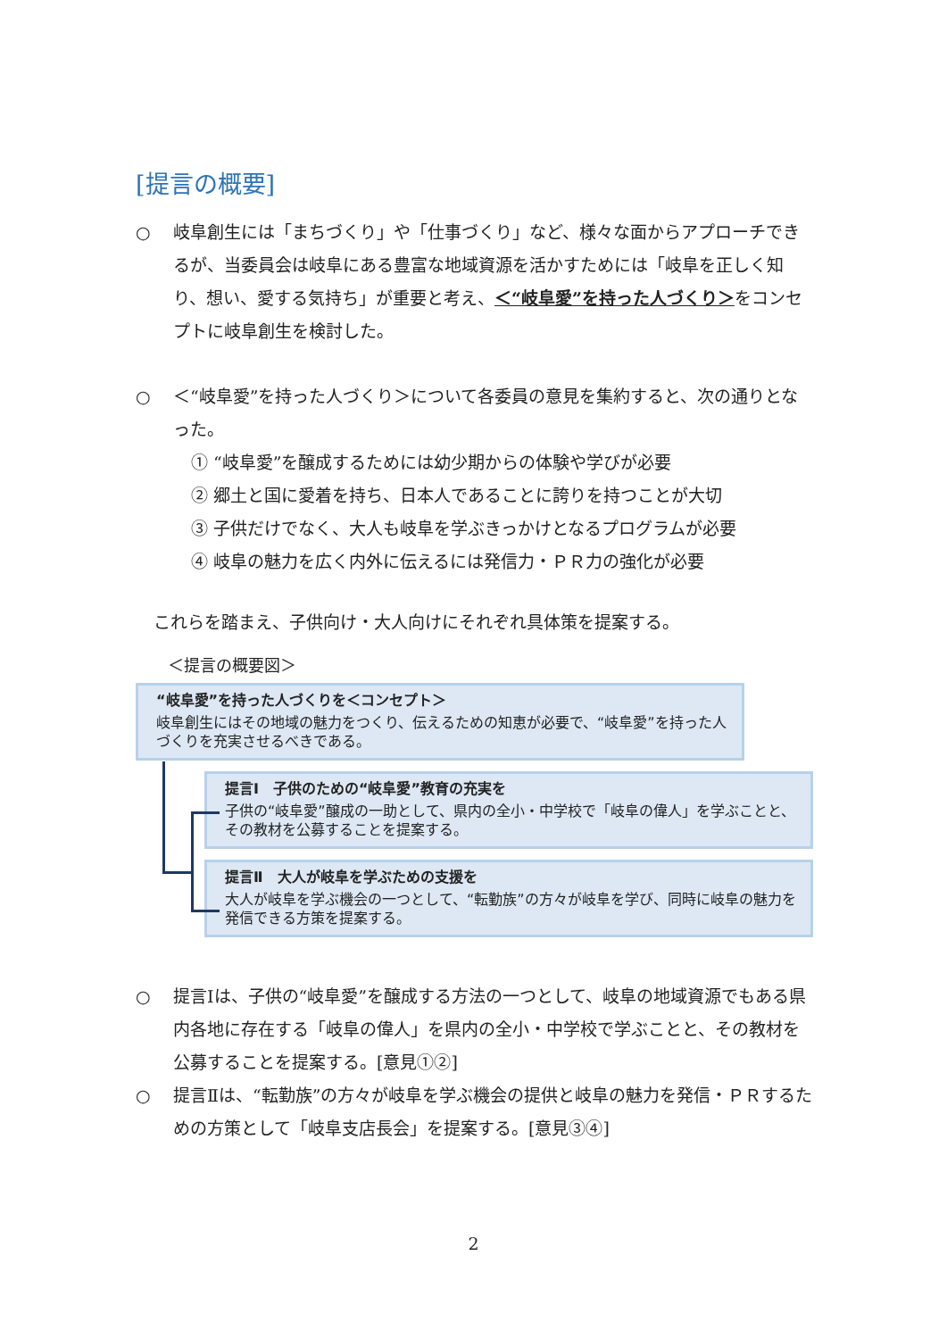[提言の概要]
○ 岐阜創生には「まちづくり」や「仕事づくり」など、様々な面からアプローチできるが、当委員会は岐阜にある豊富な地域資源を活かすためには「岐阜を正しく知り、想い、愛する気持ち」が重要と考え、＜“岐阜愛”を持った人づくり＞をコンセプトに岐阜創生を検討した。
○ ＜“岐阜愛”を持った人づくり＞について各委員の意見を集約すると、次の通りとなった。
① “岐阜愛”を醸成するためには幼少期からの体験や学びが必要
② 郷土と国に愛着を持ち、日本人であることに誇りを持つことが大切
③ 子供だけでなく、大人も岐阜を学ぶきっかけとなるプログラムが必要
④ 岐阜の魅力を広く内外に伝えるには発信力・ＰＲ力の強化が必要
これらを踏まえ、子供向け・大人向けにそれぞれ具体策を提案する。
＜提言の概要図＞
“岐阜愛”を持った人づくりを＜コンセプト＞
岐阜創生にはその地域の魅力をつくり、伝えるための知恵が必要で、“岐阜愛”を持った人づくりを充実させるべきである。
提言Ⅰ　子供のための“岐阜愛”教育の充実を
子供の“岐阜愛”醸成の一助として、県内の全小・中学校で「岐阜の偉人」を学ぶことと、その教材を公募することを提案する。
提言Ⅱ　大人が岐阜を学ぶための支援を
大人が岐阜を学ぶ機会の一つとして、“転勤族”の方々が岐阜を学び、同時に岐阜の魅力を発信できる方策を提案する。
○ 提言Ⅰは、子供の“岐阜愛”を醸成する方法の一つとして、岐阜の地域資源でもある県内各地に存在する「岐阜の偉人」を県内の全小・中学校で学ぶことと、その教材を公募することを提案する。[意見①②]
○ 提言Ⅱは、“転勤族”の方々が岐阜を学ぶ機会の提供と岐阜の魅力を発信・ＰＲするための方策として「岐阜支店長会」を提案する。[意見③④]
2